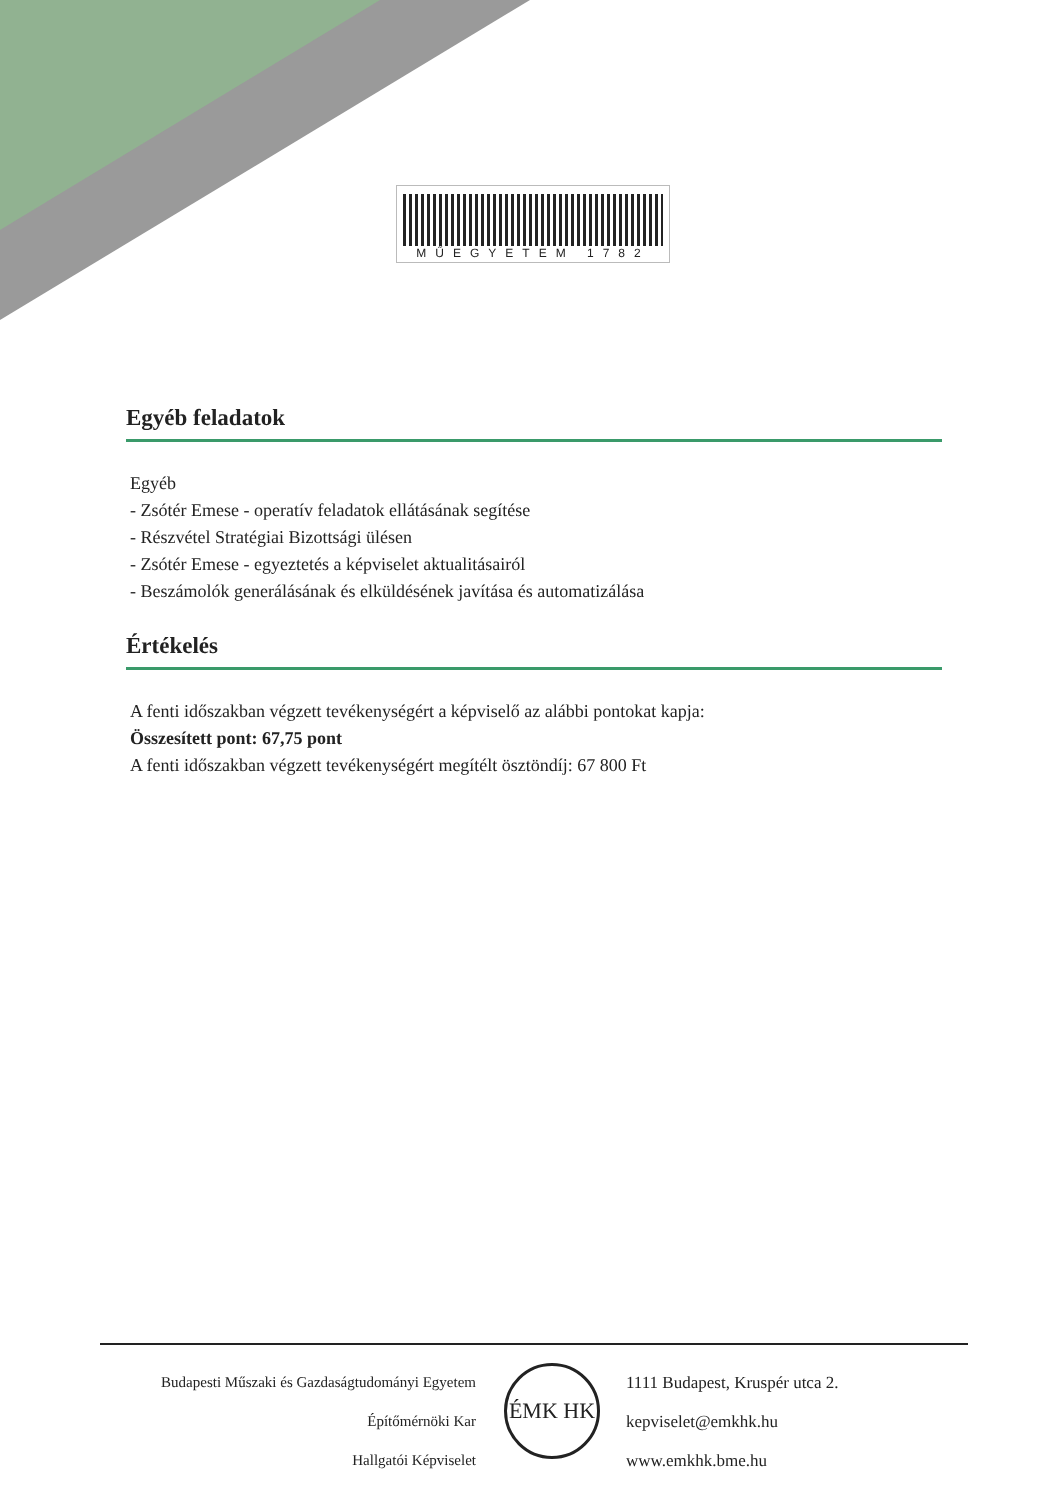MŰEGYETEM 1782
Egyéb feladatok
Egyéb
- Zsótér Emese - operatív feladatok ellátásának segítése
- Részvétel Stratégiai Bizottsági ülésen
- Zsótér Emese - egyeztetés a képviselet aktualitásairól
- Beszámolók generálásának és elküldésének javítása és automatizálása
Értékelés
A fenti időszakban végzett tevékenységért a képviselő az alábbi pontokat kapja:
Összesített pont: 67,75 pont
A fenti időszakban végzett tevékenységért megítélt ösztöndíj: 67 800 Ft
Budapesti Műszaki és Gazdaságtudományi Egyetem
Építőmérnöki Kar
Hallgatói Képviselet
ÉMK HK
1111 Budapest, Kruspér utca 2.
kepviselet@emkhk.hu
www.emkhk.bme.hu